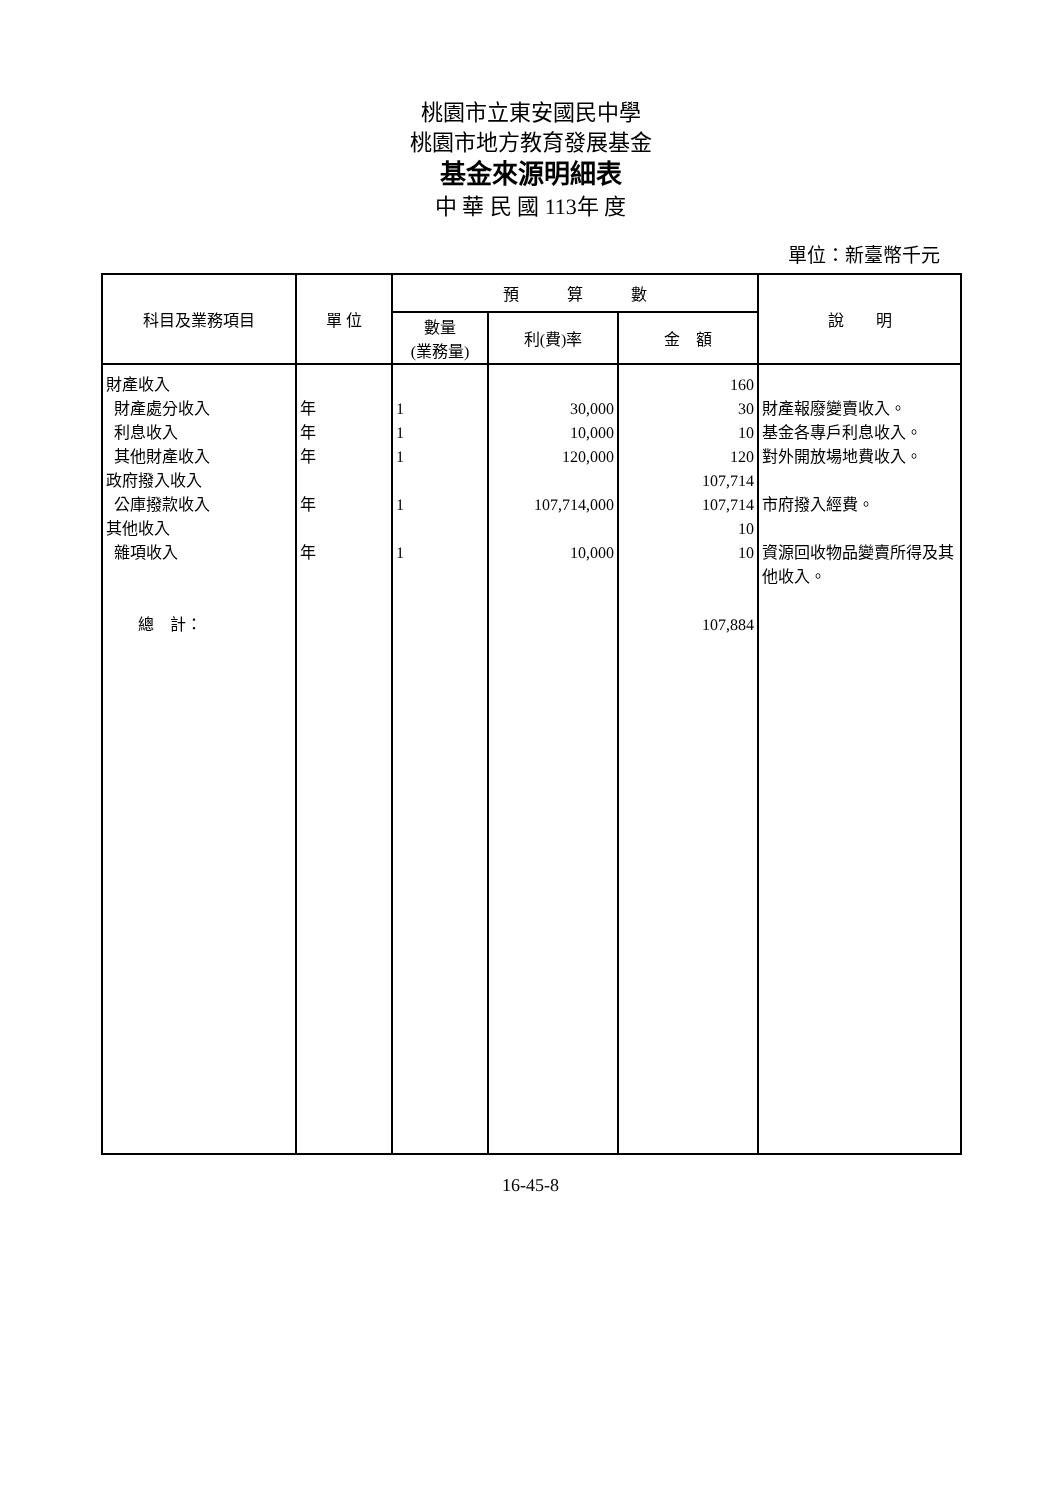桃園市立東安國民中學
桃園市地方教育發展基金
基金來源明細表
中 華 民 國 113年 度
單位：新臺幣千元
| 科目及業務項目 | 單 位 | 預 算 數 | | | 說 明 |
| --- | --- | --- | --- | --- | --- |
| | | 數量 (業務量) | 利(費)率 | 金 額 | |
| 財產收入 財產處分收入 利息收入 其他財產收入 政府撥入收入 公庫撥款收入 其他收入 雜項收入 總 計： | 年 年 年 年 年 | 1 1 1 1 1 | 30,000 10,000 120,000 107,714,000 10,000 | 160 30 10 120 107,714 107,714 10 10 107,884 | 財產報廢變賣收入。 基金各專戶利息收入。 對外開放場地費收入。 市府撥入經費。 資源回收物品變賣所得及其他收入。 |
16-45-8